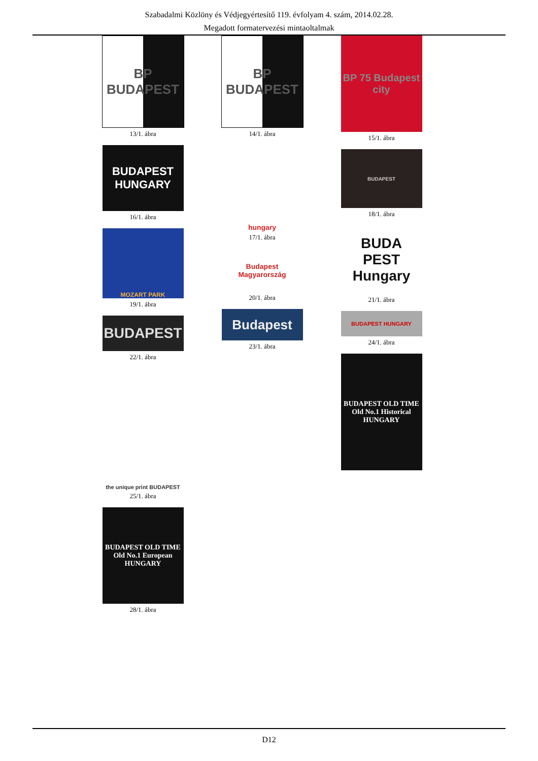Szabadalmi Közlöny és Védjegyértesítő 119. évfolyam 4. szám, 2014.02.28.
Megadott formatervezési mintaoltalmak
BP BUDAPEST
13/1. ábra
BUDAPEST HUNGARY
16/1. ábra
MOZART PARK
19/1. ábra
BUDAPEST
22/1. ábra
the unique print BUDAPEST
25/1. ábra
BUDAPEST OLD TIME Old No.1 European HUNGARY
28/1. ábra
BP BUDAPEST
14/1. ábra
hungary
17/1. ábra
Budapest Magyarország
20/1. ábra
Budapest
23/1. ábra
BP 75 Budapest city
15/1. ábra
BUDAPEST
18/1. ábra
BUDA PEST Hungary
21/1. ábra
BUDAPEST HUNGARY
24/1. ábra
BUDAPEST OLD TIME Old No.1 Historical HUNGARY
D12